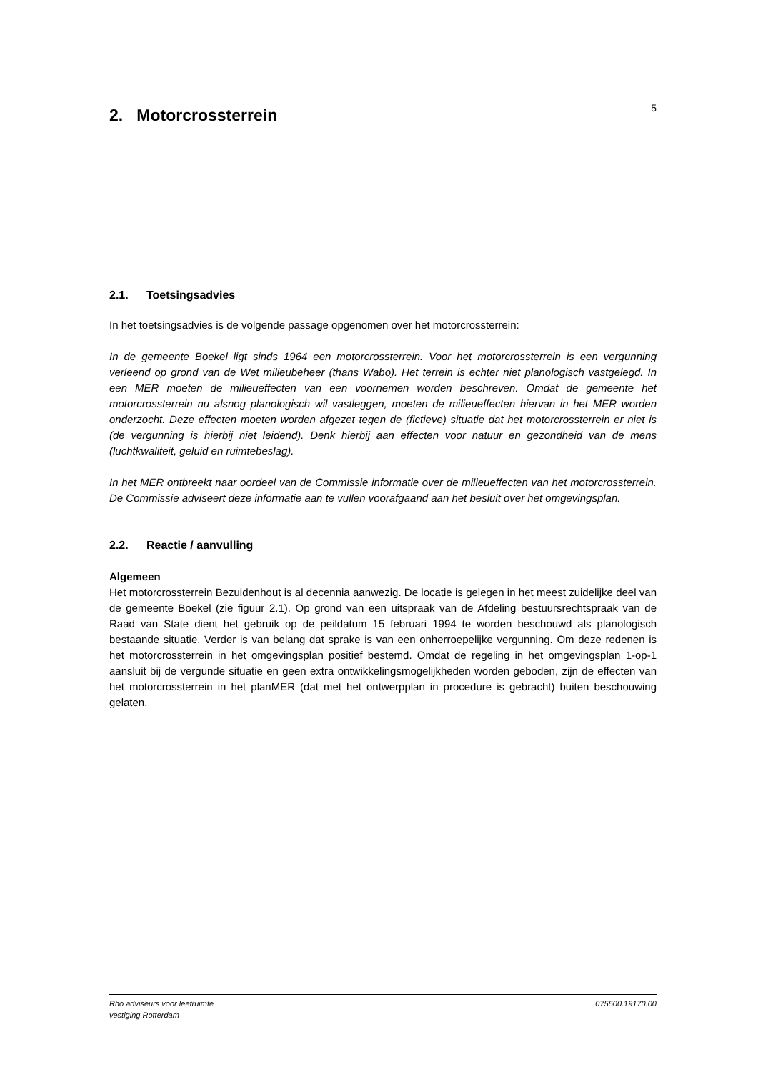2. Motorcrossterrein
5
2.1. Toetsingsadvies
In het toetsingsadvies is de volgende passage opgenomen over het motorcrossterrein:
In de gemeente Boekel ligt sinds 1964 een motorcrossterrein. Voor het motorcrossterrein is een vergunning verleend op grond van de Wet milieubeheer (thans Wabo). Het terrein is echter niet planologisch vastgelegd. In een MER moeten de milieueffecten van een voornemen worden beschreven. Omdat de gemeente het motorcrossterrein nu alsnog planologisch wil vastleggen, moeten de milieueffecten hiervan in het MER worden onderzocht. Deze effecten moeten worden afgezet tegen de (fictieve) situatie dat het motorcrossterrein er niet is (de vergunning is hierbij niet leidend). Denk hierbij aan effecten voor natuur en gezondheid van de mens (luchtkwaliteit, geluid en ruimtebeslag).
In het MER ontbreekt naar oordeel van de Commissie informatie over de milieueffecten van het motorcrossterrein. De Commissie adviseert deze informatie aan te vullen voorafgaand aan het besluit over het omgevingsplan.
2.2. Reactie / aanvulling
Algemeen
Het motorcrossterrein Bezuidenhout is al decennia aanwezig. De locatie is gelegen in het meest zuidelijke deel van de gemeente Boekel (zie figuur 2.1). Op grond van een uitspraak van de Afdeling bestuursrechtspraak van de Raad van State dient het gebruik op de peildatum 15 februari 1994 te worden beschouwd als planologisch bestaande situatie. Verder is van belang dat sprake is van een onherroepelijke vergunning. Om deze redenen is het motorcrossterrein in het omgevingsplan positief bestemd. Omdat de regeling in het omgevingsplan 1-op-1 aansluit bij de vergunde situatie en geen extra ontwikkelingsmogelijkheden worden geboden, zijn de effecten van het motorcrossterrein in het planMER (dat met het ontwerpplan in procedure is gebracht) buiten beschouwing gelaten.
Rho adviseurs voor leefruimte
vestiging Rotterdam
075500.19170.00